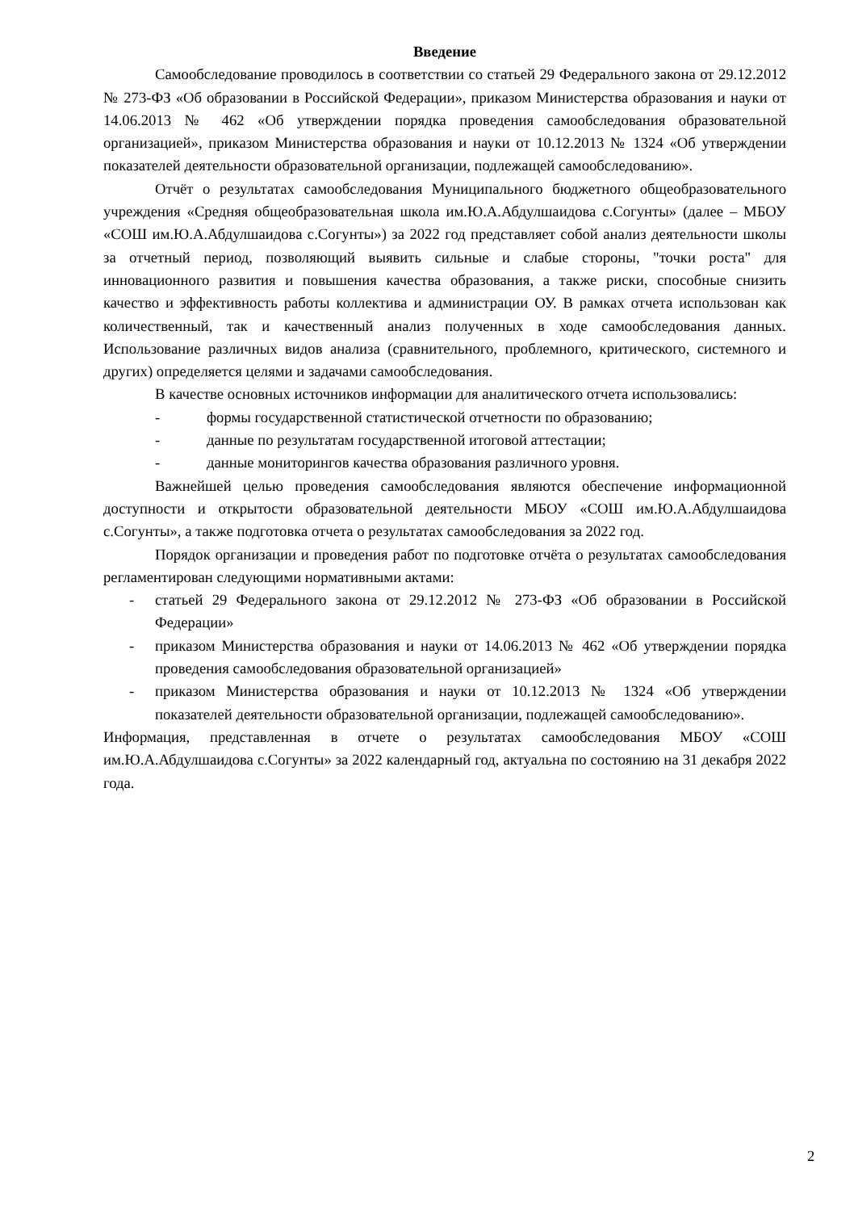Введение
Самообследование проводилось в соответствии со статьей 29 Федерального закона от 29.12.2012 № 273-ФЗ «Об образовании в Российской Федерации», приказом Министерства образования и науки от 14.06.2013 № 462 «Об утверждении порядка проведения самообследования образовательной организацией», приказом Министерства образования и науки от 10.12.2013 № 1324 «Об утверждении показателей деятельности образовательной организации, подлежащей самообследованию».
Отчёт о результатах самообследования Муниципального бюджетного общеобразовательного учреждения «Средняя общеобразовательная школа им.Ю.А.Абдулшаидова с.Согунты» (далее – МБОУ «СОШ им.Ю.А.Абдулшаидова с.Согунты») за 2022 год представляет собой анализ деятельности школы за отчетный период, позволяющий выявить сильные и слабые стороны, "точки роста" для инновационного развития и повышения качества образования, а также риски, способные снизить качество и эффективность работы коллектива и администрации ОУ. В рамках отчета использован как количественный, так и качественный анализ полученных в ходе самообследования данных. Использование различных видов анализа (сравнительного, проблемного, критического, системного и других) определяется целями и задачами самообследования.
В качестве основных источников информации для аналитического отчета использовались:
- формы государственной статистической отчетности по образованию;
- данные по результатам государственной итоговой аттестации;
- данные мониторингов качества образования различного уровня.
Важнейшей целью проведения самообследования являются обеспечение информационной доступности и открытости образовательной деятельности МБОУ «СОШ им.Ю.А.Абдулшаидова с.Согунты», а также подготовка отчета о результатах самообследования за 2022 год.
Порядок организации и проведения работ по подготовке отчёта о результатах самообследования регламентирован следующими нормативными актами:
- статьей 29 Федерального закона от 29.12.2012 № 273-ФЗ «Об образовании в Российской Федерации»
- приказом Министерства образования и науки от 14.06.2013 № 462 «Об утверждении порядка проведения самообследования образовательной организацией»
- приказом Министерства образования и науки от 10.12.2013 № 1324 «Об утверждении показателей деятельности образовательной организации, подлежащей самообследованию».
Информация, представленная в отчете о результатах самообследования МБОУ «СОШ им.Ю.А.Абдулшаидова с.Согунты» за 2022 календарный год, актуальна по состоянию на 31 декабря 2022 года.
2